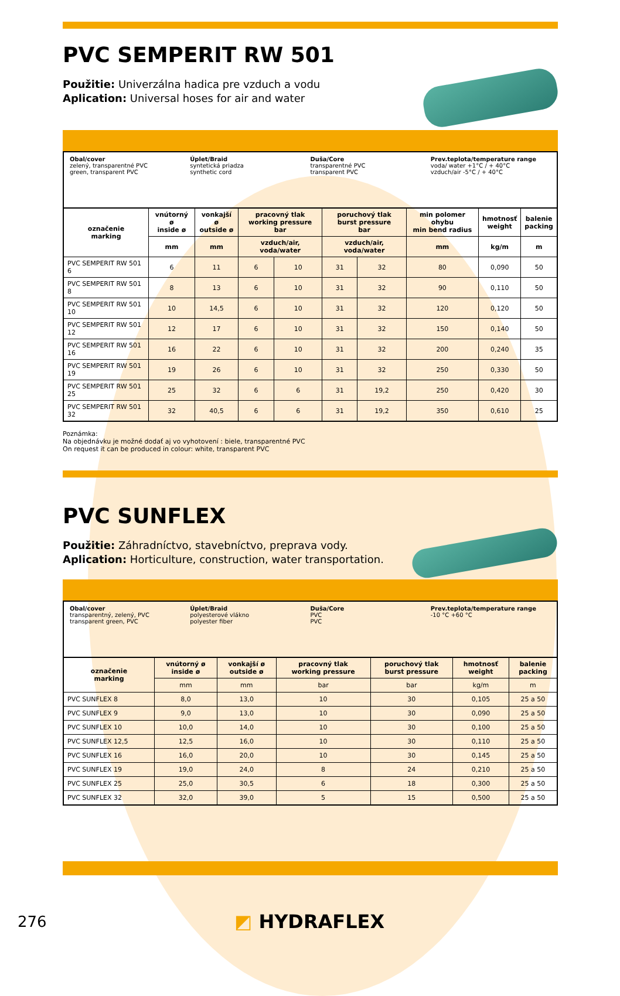PVC SEMPERIT RW 501
Použitie: Univerzálna hadica pre vzduch a vodu
Aplication: Universal hoses for air and water
Obal/cover
zelený, transparentné PVC
green, transparent PVC
Úplet/Braid
syntetická priadza
synthetic cord
Duša/Core
transparentné PVC
transparent PVC
Prev.teplota/temperature range
voda/ water +1°C / + 40°C
vzduch/air -5°C / + 40°C
| označenie marking | vnútorný ø inside ø | vonkajší ø outside ø | pracovný tlak working pressure bar | | poruchový tlak burst pressure bar | | min polomer ohybu min bend radius | hmotnosť weight | balenie packing |
| --- | --- | --- | --- | --- | --- | --- | --- | --- | --- |
| | mm | mm | vzduch/air, voda/water | | vzduch/air, voda/water | | mm | kg/m | m |
| PVC SEMPERIT RW 501 6 | 6 | 11 | 6 | 10 | 31 | 32 | 80 | 0,090 | 50 |
| PVC SEMPERIT RW 501 8 | 8 | 13 | 6 | 10 | 31 | 32 | 90 | 0,110 | 50 |
| PVC SEMPERIT RW 501 10 | 10 | 14,5 | 6 | 10 | 31 | 32 | 120 | 0,120 | 50 |
| PVC SEMPERIT RW 501 12 | 12 | 17 | 6 | 10 | 31 | 32 | 150 | 0,140 | 50 |
| PVC SEMPERIT RW 501 16 | 16 | 22 | 6 | 10 | 31 | 32 | 200 | 0,240 | 35 |
| PVC SEMPERIT RW 501 19 | 19 | 26 | 6 | 10 | 31 | 32 | 250 | 0,330 | 50 |
| PVC SEMPERIT RW 501 25 | 25 | 32 | 6 | 6 | 31 | 19,2 | 250 | 0,420 | 30 |
| PVC SEMPERIT RW 501 32 | 32 | 40,5 | 6 | 6 | 31 | 19,2 | 350 | 0,610 | 25 |
Poznámka:
Na objednávku je možné dodať aj vo vyhotovení : biele, transparentné PVC
On request it can be produced in colour: white, transparent PVC
PVC SUNFLEX
Použitie: Záhradníctvo, stavebníctvo, preprava vody.
Aplication: Horticulture, construction, water transportation.
Obal/cover
transparentný, zelený, PVC
transparent green, PVC
Úplet/Braid
polyesterové vlákno
polyester fiber
Duša/Core
PVC
PVC
Prev.teplota/temperature range
-10 °C +60 °C
| označenie marking | vnútorný ø inside ø | vonkajší ø outside ø | pracovný tlak working pressure | poruchový tlak burst pressure | hmotnosť weight | balenie packing |
| --- | --- | --- | --- | --- | --- | --- |
| | mm | mm | bar | bar | kg/m | m |
| PVC SUNFLEX 8 | 8,0 | 13,0 | 10 | 30 | 0,105 | 25 a 50 |
| PVC SUNFLEX 9 | 9,0 | 13,0 | 10 | 30 | 0,090 | 25 a 50 |
| PVC SUNFLEX 10 | 10,0 | 14,0 | 10 | 30 | 0,100 | 25 a 50 |
| PVC SUNFLEX 12,5 | 12,5 | 16,0 | 10 | 30 | 0,110 | 25 a 50 |
| PVC SUNFLEX 16 | 16,0 | 20,0 | 10 | 30 | 0,145 | 25 a 50 |
| PVC SUNFLEX 19 | 19,0 | 24,0 | 8 | 24 | 0,210 | 25 a 50 |
| PVC SUNFLEX 25 | 25,0 | 30,5 | 6 | 18 | 0,300 | 25 a 50 |
| PVC SUNFLEX 32 | 32,0 | 39,0 | 5 | 15 | 0,500 | 25 a 50 |
276 ◩ HYDRAFLEX